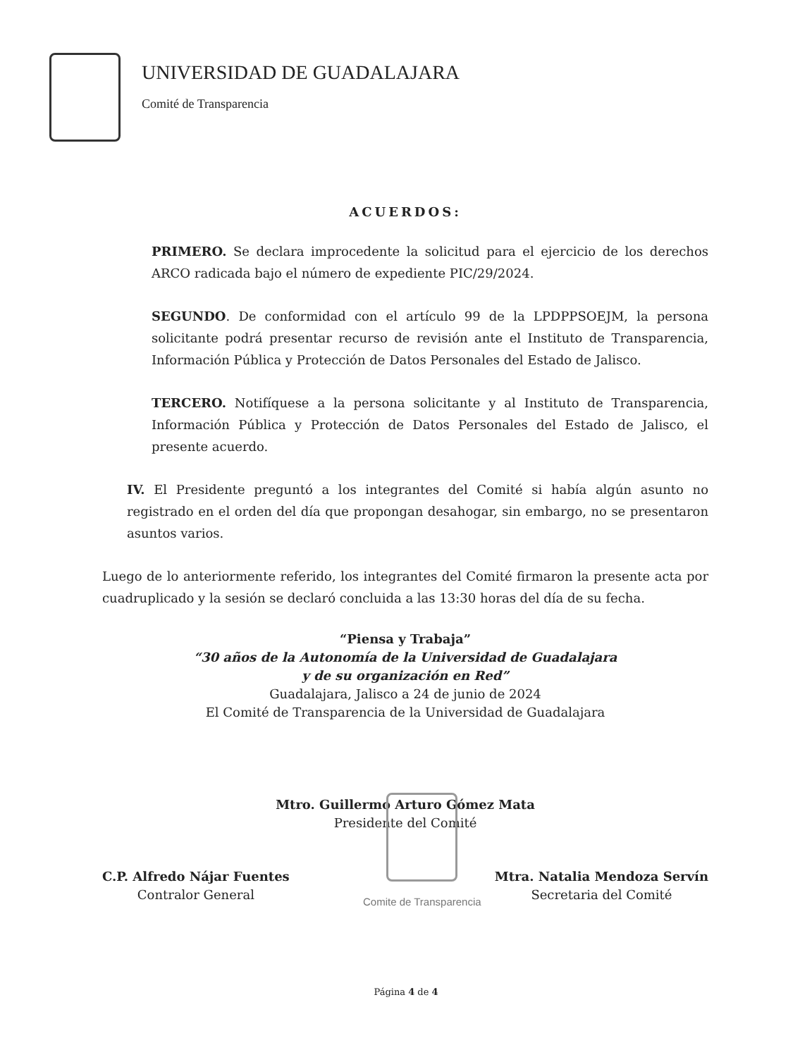UNIVERSIDAD DE GUADALAJARA
Comité de Transparencia
ACUERDOS:
PRIMERO. Se declara improcedente la solicitud para el ejercicio de los derechos ARCO radicada bajo el número de expediente PIC/29/2024.
SEGUNDO. De conformidad con el artículo 99 de la LPDPPSOEJM, la persona solicitante podrá presentar recurso de revisión ante el Instituto de Transparencia, Información Pública y Protección de Datos Personales del Estado de Jalisco.
TERCERO. Notifíquese a la persona solicitante y al Instituto de Transparencia, Información Pública y Protección de Datos Personales del Estado de Jalisco, el presente acuerdo.
IV. El Presidente preguntó a los integrantes del Comité si había algún asunto no registrado en el orden del día que propongan desahogar, sin embargo, no se presentaron asuntos varios.
Luego de lo anteriormente referido, los integrantes del Comité firmaron la presente acta por cuadruplicado y la sesión se declaró concluida a las 13:30 horas del día de su fecha.
“Piensa y Trabaja”
“30 años de la Autonomía de la Universidad de Guadalajara
y de su organización en Red”
Guadalajara, Jalisco a 24 de junio de 2024
El Comité de Transparencia de la Universidad de Guadalajara
Mtro. Guillermo Arturo Gómez Mata
Presidente del Comité
C.P. Alfredo Nájar Fuentes
Contralor General
Mtra. Natalia Mendoza Servín
Secretaria del Comité
Comite de Transparencia
Página 4 de 4